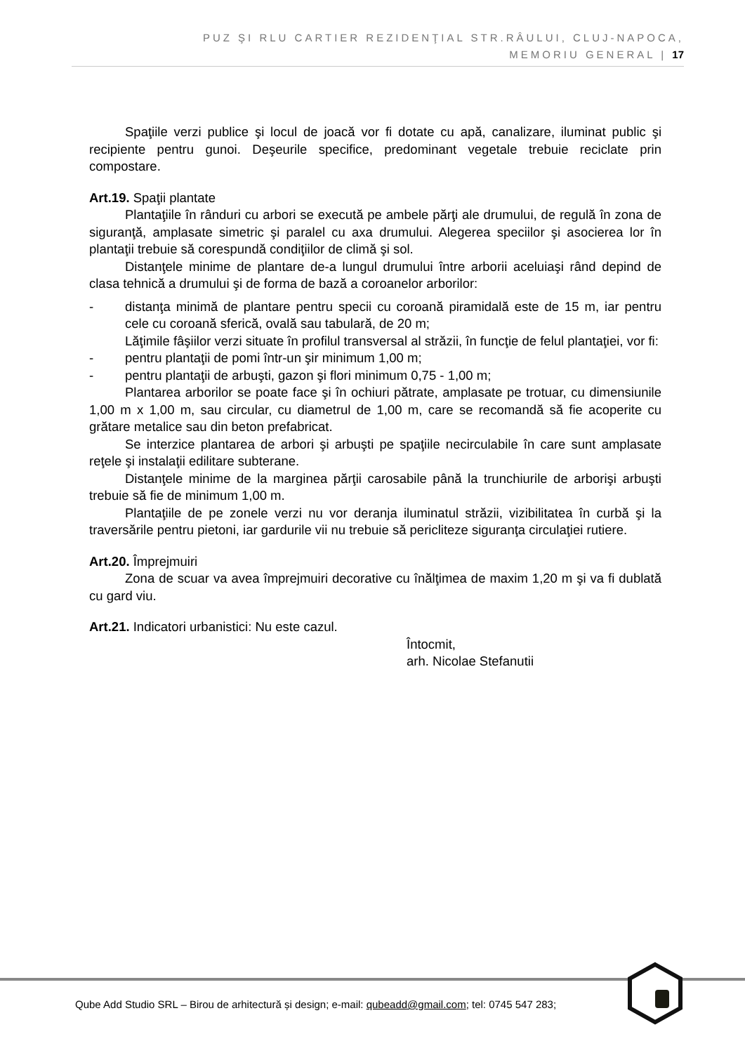PUZ ŞI RLU CARTIER REZIDENŢIAL STR.RÂULUI, CLUJ-NAPOCA,
MEMORIU GENERAL | 17
Spaţiile verzi publice şi locul de joacă vor fi dotate cu apă, canalizare, iluminat public şi recipiente pentru gunoi. Deşeurile specifice, predominant vegetale trebuie reciclate prin compostare.
Art.19. Spaţii plantate
Plantaţiile în rânduri cu arbori se execută pe ambele părţi ale drumului, de regulă în zona de siguranţă, amplasate simetric şi paralel cu axa drumului. Alegerea speciilor şi asocierea lor în plantaţii trebuie să corespundă condiţiilor de climă şi sol.
Distanţele minime de plantare de-a lungul drumului între arborii aceluiaşi rând depind de clasa tehnică a drumului şi de forma de bază a coroanelor arborilor:
- distanţa minimă de plantare pentru specii cu coroană piramidală este de 15 m, iar pentru cele cu coroană sferică, ovală sau tabulară, de 20 m;
Lăţimile fâşiilor verzi situate în profilul transversal al străzii, în funcţie de felul plantaţiei, vor fi:
- pentru plantaţii de pomi într-un şir minimum 1,00 m;
- pentru plantaţii de arbuşti, gazon şi flori minimum 0,75 - 1,00 m;
Plantarea arborilor se poate face şi în ochiuri pătrate, amplasate pe trotuar, cu dimensiunile 1,00 m x 1,00 m, sau circular, cu diametrul de 1,00 m, care se recomandă să fie acoperite cu grătare metalice sau din beton prefabricat.
Se interzice plantarea de arbori şi arbuşti pe spaţiile necirculabile în care sunt amplasate reţele şi instalaţii edilitare subterane.
Distanţele minime de la marginea părţii carosabile până la trunchiurile de arborişi arbuşti trebuie să fie de minimum 1,00 m.
Plantaţiile de pe zonele verzi nu vor deranja iluminatul străzii, vizibilitatea în curbă şi la traversările pentru pietoni, iar gardurile vii nu trebuie să pericliteze siguranţa circulaţiei rutiere.
Art.20. Împrejmuiri
Zona de scuar va avea împrejmuiri decorative cu înălţimea de maxim 1,20 m şi va fi dublată cu gard viu.
Art.21. Indicatori urbanistici: Nu este cazul.
Întocmit,
arh. Nicolae Stefanutii
Qube Add Studio SRL – Birou de arhitectură și design; e-mail: qubeadd@gmail.com; tel: 0745 547 283;